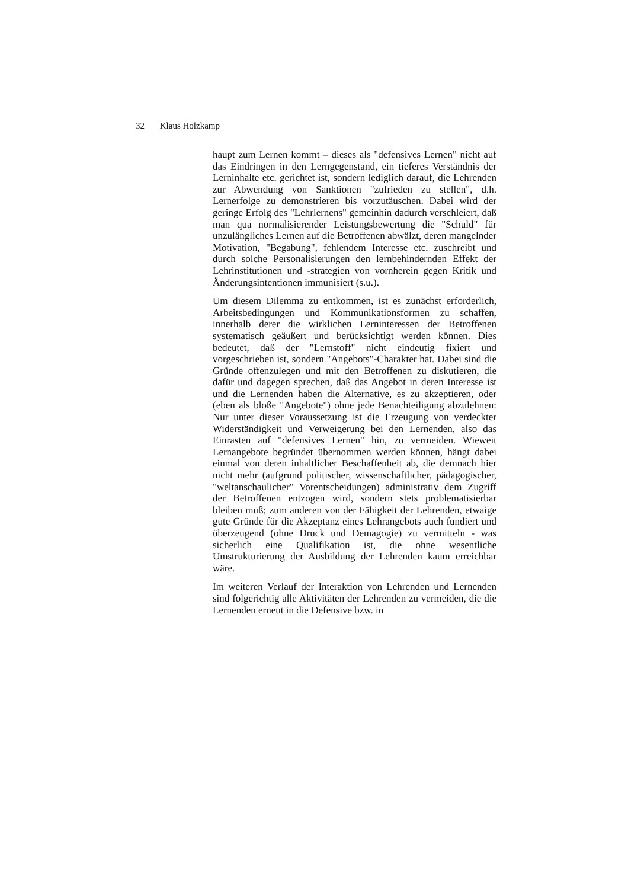32 Klaus Holzkamp
haupt zum Lernen kommt – dieses als "defensives Lernen" nicht auf das Eindringen in den Lerngegenstand, ein tieferes Verständnis der Lerninhalte etc. gerichtet ist, sondern lediglich darauf, die Lehrenden zur Abwendung von Sanktionen "zufrieden zu stellen", d.h. Lernerfolge zu demonstrieren bis vorzutäuschen. Dabei wird der geringe Erfolg des "Lehrlernens" gemeinhin dadurch verschleiert, daß man qua normalisierender Leistungsbewertung die "Schuld" für unzulängliches Lernen auf die Betroffenen abwälzt, deren mangelnder Motivation, "Begabung", fehlendem Interesse etc. zuschreibt und durch solche Personalisierungen den lernbehindernden Effekt der Lehrinstitutionen und -strategien von vornherein gegen Kritik und Änderungsintentionen immunisiert (s.u.).
Um diesem Dilemma zu entkommen, ist es zunächst erforderlich, Arbeitsbedingungen und Kommunikationsformen zu schaffen, innerhalb derer die wirklichen Lerninteressen der Betroffenen systematisch geäußert und berücksichtigt werden können. Dies bedeutet, daß der "Lernstoff" nicht eindeutig fixiert und vorgeschrieben ist, sondern "Angebots"-Charakter hat. Dabei sind die Gründe offenzulegen und mit den Betroffenen zu diskutieren, die dafür und dagegen sprechen, daß das Angebot in deren Interesse ist und die Lernenden haben die Alternative, es zu akzeptieren, oder (eben als bloße "Angebote") ohne jede Benachteiligung abzulehnen: Nur unter dieser Voraussetzung ist die Erzeugung von verdeckter Widerständigkeit und Verweigerung bei den Lernenden, also das Einrasten auf "defensives Lernen" hin, zu vermeiden. Wieweit Lernangebote begründet übernommen werden können, hängt dabei einmal von deren inhaltlicher Beschaffenheit ab, die demnach hier nicht mehr (aufgrund politischer, wissenschaftlicher, pädagogischer, "weltanschaulicher" Vorentscheidungen) administrativ dem Zugriff der Betroffenen entzogen wird, sondern stets problematisierbar bleiben muß; zum anderen von der Fähigkeit der Lehrenden, etwaige gute Gründe für die Akzeptanz eines Lehrangebots auch fundiert und überzeugend (ohne Druck und Demagogie) zu vermitteln - was sicherlich eine Qualifikation ist, die ohne wesentliche Umstrukturierung der Ausbildung der Lehrenden kaum erreichbar wäre.
Im weiteren Verlauf der Interaktion von Lehrenden und Lernenden sind folgerichtig alle Aktivitäten der Lehrenden zu vermeiden, die die Lernenden erneut in die Defensive bzw. in